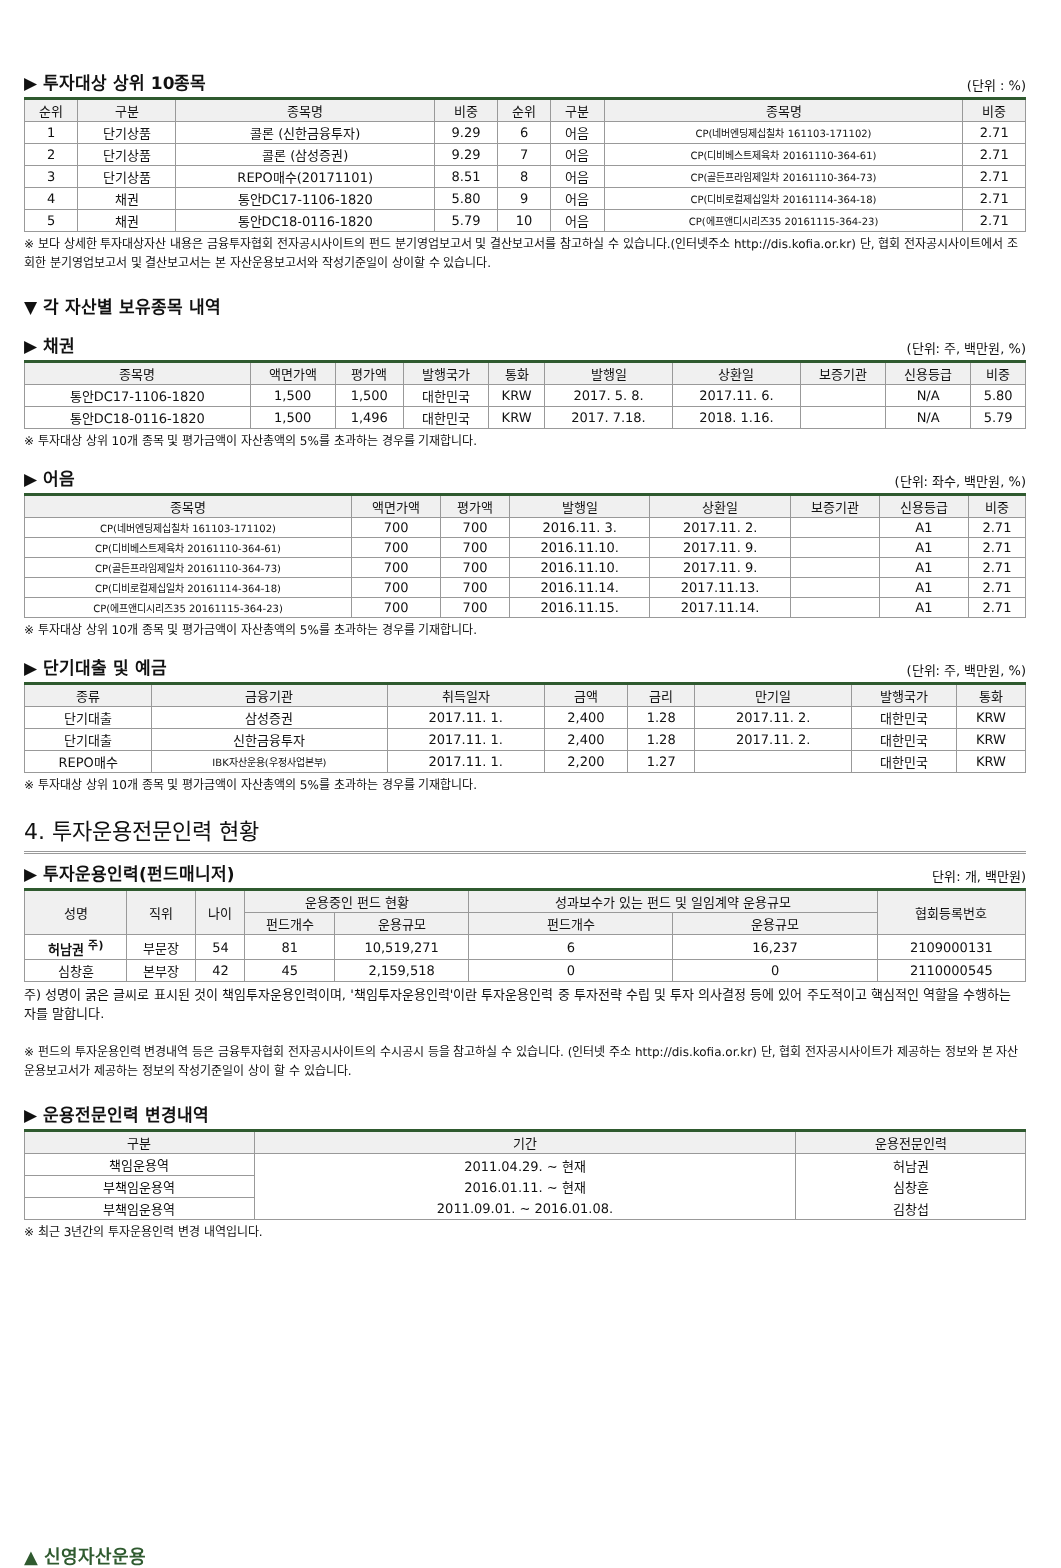▶ 투자대상 상위 10종목 (단위 : %)
| 순위 | 구분 | 종목명 | 비중 | 순위 | 구분 | 종목명 | 비중 |
| --- | --- | --- | --- | --- | --- | --- | --- |
| 1 | 단기상품 | 콜론 (신한금융투자) | 9.29 | 6 | 어음 | CP(네버엔딩제십칠차 161103-171102) | 2.71 |
| 2 | 단기상품 | 콜론 (삼성증권) | 9.29 | 7 | 어음 | CP(디비베스트제육차 20161110-364-61) | 2.71 |
| 3 | 단기상품 | REPO매수(20171101) | 8.51 | 8 | 어음 | CP(골든프라임제일차 20161110-364-73) | 2.71 |
| 4 | 채권 | 통안DC17-1106-1820 | 5.80 | 9 | 어음 | CP(디비로컬제십일차 20161114-364-18) | 2.71 |
| 5 | 채권 | 통안DC18-0116-1820 | 5.79 | 10 | 어음 | CP(에프앤디시리즈35 20161115-364-23) | 2.71 |
※ 보다 상세한 투자대상자산 내용은 금융투자협회 전자공시사이트의 펀드 분기영업보고서 및 결산보고서를 참고하실 수 있습니다.(인터넷주소 http://dis.kofia.or.kr) 단, 협회 전자공시사이트에서 조회한 분기영업보고서 및 결산보고서는 본 자산운용보고서와 작성기준일이 상이할 수 있습니다.
▼ 각 자산별 보유종목 내역
▶ 채권 (단위: 주, 백만원, %)
| 종목명 | 액면가액 | 평가액 | 발행국가 | 통화 | 발행일 | 상환일 | 보증기관 | 신용등급 | 비중 |
| --- | --- | --- | --- | --- | --- | --- | --- | --- | --- |
| 통안DC17-1106-1820 | 1,500 | 1,500 | 대한민국 | KRW | 2017. 5. 8. | 2017.11. 6. | | N/A | 5.80 |
| 통안DC18-0116-1820 | 1,500 | 1,496 | 대한민국 | KRW | 2017. 7.18. | 2018. 1.16. | | N/A | 5.79 |
※ 투자대상 상위 10개 종목 및 평가금액이 자산총액의 5%를 초과하는 경우를 기재합니다.
▶ 어음 (단위: 좌수, 백만원, %)
| 종목명 | 액면가액 | 평가액 | 발행일 | 상환일 | 보증기관 | 신용등급 | 비중 |
| --- | --- | --- | --- | --- | --- | --- | --- |
| CP(네버엔딩제십칠차 161103-171102) | 700 | 700 | 2016.11. 3. | 2017.11. 2. | | A1 | 2.71 |
| CP(디비베스트제육차 20161110-364-61) | 700 | 700 | 2016.11.10. | 2017.11. 9. | | A1 | 2.71 |
| CP(골든프라임제일차 20161110-364-73) | 700 | 700 | 2016.11.10. | 2017.11. 9. | | A1 | 2.71 |
| CP(디비로컬제십일차 20161114-364-18) | 700 | 700 | 2016.11.14. | 2017.11.13. | | A1 | 2.71 |
| CP(에프앤디시리즈35 20161115-364-23) | 700 | 700 | 2016.11.15. | 2017.11.14. | | A1 | 2.71 |
※ 투자대상 상위 10개 종목 및 평가금액이 자산총액의 5%를 초과하는 경우를 기재합니다.
▶ 단기대출 및 예금 (단위: 주, 백만원, %)
| 종류 | 금융기관 | 취득일자 | 금액 | 금리 | 만기일 | 발행국가 | 통화 |
| --- | --- | --- | --- | --- | --- | --- | --- |
| 단기대출 | 삼성증권 | 2017.11. 1. | 2,400 | 1.28 | 2017.11. 2. | 대한민국 | KRW |
| 단기대출 | 신한금융투자 | 2017.11. 1. | 2,400 | 1.28 | 2017.11. 2. | 대한민국 | KRW |
| REPO매수 | IBK자산운용(우정사업본부) | 2017.11. 1. | 2,200 | 1.27 | | 대한민국 | KRW |
※ 투자대상 상위 10개 종목 및 평가금액이 자산총액의 5%를 초과하는 경우를 기재합니다.
4. 투자운용전문인력 현황
▶ 투자운용인력(펀드매니저) 단위: 개, 백만원)
| 성명 | 직위 | 나이 | 운용중인 펀드 현황 | | 성과보수가 있는 펀드 및 일임계약 운용규모 | | 협회등록번호 |
| --- | --- | --- | --- | --- | --- | --- | --- |
| | | | 펀드개수 | 운용규모 | 펀드개수 | 운용규모 | |
| 허남권 <sup>주)</sup> | 부문장 | 54 | 81 | 10,519,271 | 6 | 16,237 | 2109000131 |
| 심창훈 | 본부장 | 42 | 45 | 2,159,518 | 0 | 0 | 2110000545 |
주) 성명이 굵은 글씨로 표시된 것이 책임투자운용인력이며, '책임투자운용인력'이란 투자운용인력 중 투자전략 수립 및 투자 의사결정 등에 있어 주도적이고 핵심적인 역할을 수행하는 자를 말합니다.
※ 펀드의 투자운용인력 변경내역 등은 금융투자협회 전자공시사이트의 수시공시 등을 참고하실 수 있습니다. (인터넷 주소 http://dis.kofia.or.kr) 단, 협회 전자공시사이트가 제공하는 정보와 본 자산운용보고서가 제공하는 정보의 작성기준일이 상이 할 수 있습니다.
▶ 운용전문인력 변경내역
| 구분 | 기간 | 운용전문인력 |
| --- | --- | --- |
| 책임운용역 | 2011.04.29. ~ 현재 | 허남권 |
| 부책임운용역 | 2016.01.11. ~ 현재 | 심창훈 |
| 부책임운용역 | 2011.09.01. ~ 2016.01.08. | 김창섭 |
※ 최근 3년간의 투자운용인력 변경 내역입니다.
▲ 신영자산운용